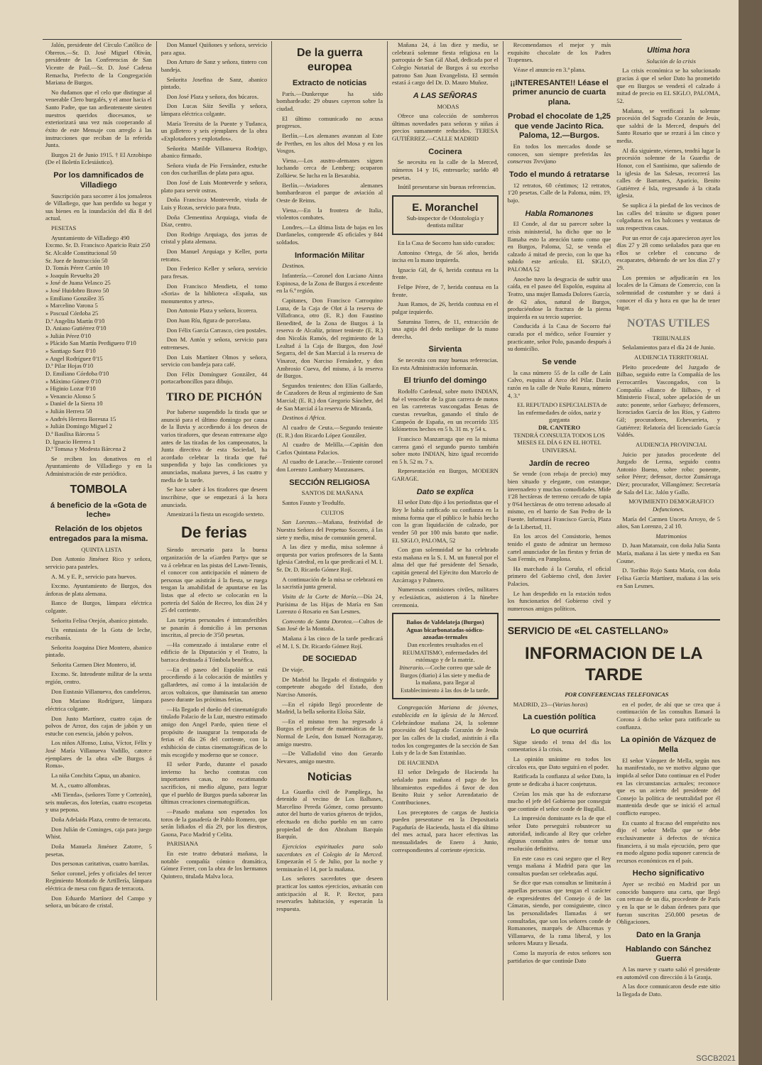Jalón, presidente del Círculo Católico de Obreros.—Sr. D. José Miguel Oliván, presidente de las Conferencias de San Vicente de Paúl.—Sr. D. José Cadena Remacha, Prefecto de la Congregación Mariana de Burgos.
No dudamos que el celo que distingue al venerable Clero burgalés, y el amor hacia el Santo Padre, que tan ardientemente sienten nuestros queridos diocesanos, se exteriorizará una vez más cooperando al éxito de este Mensaje con arreglo á las instrucciones que reciban de la referida Junta.
Burgos 21 de Junio 1915. † El Arzobispo (De el Boletín Eclesiástico).
Por los damnificados de Villadiego
Suscripción para socorrer á los jornaleros de Villadiego, que han perdido su hogar y sus bienes en la inundación del día 8 del actual.
PESETAS
Ayuntamiento de Villadiego 490
Excmo. Sr. D. Francisco Aparicio Ruiz 250
Sr. Alcalde Constitucional 50
Sr. Juez de Instrucción 50
D. Tomás Pérez Cartón 10
» Joaquín Revuelta 20
» José de Juana Velasco 25
» José Huidobro Bravo 50
» Emiliano González 35
» Marcelino Varona 5
» Pascual Córdoba 25
D.ª Angelita Martín 0'10
D. Aniano Gutiérrez 0'10
» Julián Pérez 0'10
» Plácido San Martín Perdiguero 0'10
» Santiago Saez 0'10
» Angel Rodríguez 0'15
D.ª Pilar Hojas 0'10
D. Emiliano Córdoba 0'10
» Máximo Gómez 0'10
» Higinio Lozar 0'10
» Venancio Alonso 5
» Daniel de la Sierra 10
» Julián Herrera 50
» Andrés Herrera Boresna 15
» Julián Domingo Miguel 2
D.ª Basilisa Bárcena 5
D. Ignacio Herrera 1
D.ª Tomasa y Modesta Bárcena 2
Se reciben los donativos en el Ayuntamiento de Villadiego y en la Administración de este periódico.
TOMBOLA
á beneficio de la «Gota de leche»
Relación de los objetos entregados para la misma.
QUINTA LISTA
Don Antonio Jiménez Rico y señora, servicio para pasteles.
A. M. y E. P., servicio para huevos.
Excmo. Ayuntamiento de Burgos, dos ánforas de plata alemana.
Banco de Burgos, lámpara eléctrica colgante.
Señorita Felisa Orejón, abanico pintado.
Un entusiasta de la Gota de leche, escribanía.
Señorita Joaquina Diez Montero, abanico pintado.
Señorita Carmen Diez Montero, id.
Excmo. Sr. Intendente militar de la sexta región, centro.
Don Eustasio Villanueva, dos candeleros.
Don Mariano Rodríguez, lámpara eléctrica colgante.
Don Justo Martínez, cuatro cajas de polvos de Arroz, dos cajas de jabón y un estuche con esencia, jabón y polvos.
Los niños Alfonso, Luisa, Víctor, Félix y José María Villanueva Vadillo, catorce ejemplares de la obra «De Burgos á Roma».
La niña Conchita Capua, un abanico.
M. A., cuatro alfombras.
«Mi Tienda», (señores Torre y Cortezón), seis muñecas, dos loterías, cuatro escopetas y una pepona.
Doña Adelaida Plaza, centro de terracota.
Don Julián de Cominges, caja para juego Whist.
Doña Manuela Jiménez Zatorre, 5 pesetas.
Dos personas caritativas, cuatro barrilas.
Señor coronel, jefes y oficiales del tercer Regimiento Montado de Artillería, lámpara eléctrica de mesa con figura de terracota.
Don Eduardo Martínez del Campo y señora, un búcaro de cristal.
Don Manuel Quiñones y señora, servicio para agua.
Don Arturo de Sanz y señora, tintero con bandeja.
Señorita Josefina de Sanz, abanico pintado.
Don José Plaza y señora, dos búcaros.
Don Lucas Sáiz Sevilla y señora, lámpara eléctrica colgante.
María Teresita de la Puente y Tudanca, un galletero y seis ejemplares de la obra «Explotadores y explotados».
Señorita Matilde Villanueva Rodrigo, abanico firmado.
Señora viuda de Pío Fernández, estuche con dos cucharillas de plata para agua.
Don José de Luis Monteverde y señora, plato para servir ostras.
Doña Francisca Monteverde, viuda de Luis y Rozas, servicio para fruta.
Doña Clementina Arquiaga, viuda de Díaz, centro.
Don Rodrigo Arquiaga, dos jarras de cristal y plata alemana.
Don Manuel Arquiaga y Keller, porta retratos.
Don Federico Keller y señora, servicio para fresas.
Don Francisco Mendieta, el tomo «Soria» de la biblioteca «España, sus monumentos y artes».
Don Antonio Plaza y señora, licorera.
Don Juan Ríu, figura de porcelana.
Don Félix García Carrasco, cien postales.
Don M. Antón y señora, servicio para entremeses.
Don Luis Martínez Olmos y señora, servicio con bandeja para café.
Don Félix Domínguez González, 44 portacarboncillos para dibujo.
TIRO DE PICHÓN
Por haberse suspendido la tirada que se anunció para el último domingo por causa de la lluvia y accediendo á los deseos de varios tiradores, que desean entrenarse algo antes de las tiradas de los campeonatos, la Junta directiva de esta Sociedad, ha acordado celebrar la tirada que fué suspendida y bajo las condiciones ya anunciadas, mañana jueves, á las cuatro y media de la tarde.
Se hace saber á los tiradores que deseen inscribirse, que se empezará á la hora anunciada.
Amenizará la fiesta un escogido sexteto.
De ferias
Siendo necesario para la buena organización de la «Garden Party» que se va á celebrar en las pistas del Lawn-Tennis, el conocer con anticipación el número de personas que asistirán á la fiesta, se ruega tengan la amabilidad de apuntarse en las listas que al efecto se colocarán en la portería del Salón de Recreo, los días 24 y 25 del corriente.
Las tarjetas personales é intransferibles se pasarán á domicilio á las personas inscritas, al precio de 3'50 pesetas.
—Ha comenzado á instalarse entre el edificio de la Diputación y el Teatro, la barraca destinada á Tómbola benéfica.
—En el paseo del Espolón se está procediendo á la colocación de mástiles y gallardetes, así como á la instalación de arcos voltaicos, que iluminarán tan ameno paseo durante las próximas ferias.
—Ha llegado el dueño del cinematógrafo titulado Palacio de la Luz, nuestro estimado amigo don Angel Pardo, quien tiene el propósito de inaugurar la temporada de ferias el día 26 del corriente, con la exhibición de cintas cinematográficas de lo más escogido y moderno que se conoce.
El señor Pardo, durante el pasado invierno ha hecho contratas con importantes casas, no escatimando sacrificios, ni medio alguno, para lograr que el pueblo de Burgos pueda saborear las últimas creaciones cinematográficas.
—Pasado mañana son esperados los toros de la ganadería de Pablo Romero, que serán lidiados el día 29, por los diestros, Gaona, Paco Madrid y Celita.
PARISIANA
En este teatro debutará mañana, la notable compañía cómico dramática, Gómez Ferrer, con la obra de los hermanos Quintero, titulada Malva loca.
De la guerra europea
Extracto de noticias
París.—Dunkerque ha sido bombardeado: 29 obuses cayeron sobre la ciudad.
El último comunicado no acusa progresos.
Berlín.—Los alemanes avanzan al Este de Perthes, en los altos del Mosa y en los Vosgos.
Viena.—Los austro-alemanes siguen luchando cerca de Lemberg: ocuparon Zolkiew. Se lucha en la Besarabia.
Berlín.—Aviadores alemanes bombardearon el parque de aviación al Oeste de Reims.
Viena.—En la frontera de Italia, violentos combates.
Londres.—La última lista de bajas en los Dardanelos, comprende 45 oficiales y 844 soldados.
Información Militar
Destinos.
Infantería.—Coronel don Luciano Ainza Espinosa, de la Zona de Burgos á excedente en la 6.ª región.
Capitanes, Don Francisco Carroquino Luna, de la Caja de Olot á la reserva de Villafranca, otro (E. R.) don Faustino Benedited, de la Zona de Burgos á la reserva de Alcañiz, primer teniente (E. R.) don Nicolás Ramós, del regimiento de la Lealtad á la Caja de Burgos, don José Segarra, del de San Marcial á la reserva de Vinaroz, don Narciso Fernández, y don Ambrosio Cueva, del mismo, á la reserva de Burgos.
Segundos tenientes: don Elías Gallardo, de Cazadores de Reus al regimiento de San Marcial; (E. R.) don Gregorio Sánchez, del de San Marcial á la reserva de Miranda.
Destinos á Africa.
Al cuadro de Ceuta.—Segundo teniente (E. R.) don Ricardo López González.
Al cuadro de Melilla.—Capitán don Carlos Quintana Palacios.
Al cuadro de Larache.—Teniente coronel don Lorenzo Lambarry Manzanares.
SECCIÓN RELIGIOSA
SANTOS DE MAÑANA
Santos Fausto y Teodulfo.
CULTOS
San Lorenzo.—Mañana, festividad de Nuestra Señora del Perpetuo Socorro, á las siete y media, misa de comunión general.
A las diez y media, misa solemne á orquesta por varios profesores de la Santa Iglesia Catedral, en la que predicará el M. I. Sr. Dr. D. Ricardo Gómez Rojí.
A continuación de la misa se celebrará en la sacristía junta general.
Visita de la Corte de María.—Día 24, Purísima de las Hijas de María en San Lorenzo ó Rosario en San Lesmes.
Convento de Santa Dorotea.—Cultos de San José de la Montaña.
Mañana á las cinco de la tarde predicará el M. I. S. Dr. Ricardo Gómez Rojí.
DE SOCIEDAD
De viaje.
De Madrid ha llegado el distinguido y competente abogado del Estado, don Narciso Amorós.
—En el rápido llegó procedente de Madrid, la bella señorita Eloísa Sáiz.
—En el mismo tren ha regresado á Burgos el profesor de matemáticas de la Normal de León, don Ismael Norzagaray, amigo nuestro.
—De Valladolid vino don Gerardo Nevares, amigo nuestro.
Noticias
La Guardia civil de Pampliega, ha detenido al vecino de Los Balbases, Marcelino Pereda Gómez, como presunto autor del hurto de varios géneros de tejidos, efectuado en dicho pueblo en un carro propiedad de don Abraham Barquín Barquín.
Ejercicios espirituales para solo sacerdotes en el Colegio de la Merced. Empezarán el 5 de Julio, por la noche y terminarán el 14, por la mañana.
Los señores sacerdotes que deseen practicar los santos ejercicios, avisarán con anticipación al R. P. Rector, para reservarles habitación, y esperarán la respuesta.
Mañana 24, á las diez y media, se celebrará solemne fiesta religiosa en la parroquia de San Gil Abad, dedicada por el Colegio Notarial de Burgos á su excelso patrono San Juan Evangelista. El sermón estará á cargo del Dr. D. Mauro Muñoz.
A LAS SEÑORAS
MODAS
Ofrece una colección de sombreros últimas novedades para señoras y niñas á precios sumamente reducidos. TERESA GUTIÉRREZ.—CALLE MADRID
Cocinera
Se necesita en la calle de la Merced, números 14 y 16, entresuelo; sueldo 40 pesetas.
Inútil presentarse sin buenas referencias.
E. Moranchel
Sub-inspector de Odontología y dentista militar
En la Casa de Socorro han sido curados:
Antonino Ortega, de 56 años, herida incisa en la mano izquierda.
Ignacio Gil, de 6, herida contusa en la frente.
Felipe Pérez, de 7, herida contusa en la frente.
Juan Ramos, de 26, herida contusa en el pulgar izquierdo.
Saturnina Torres, de 11, extracción de una aguja del dedo meñique de la mano derecha.
Sirvienta
Se necesita con muy buenas referencias. En esta Administración informarán.
El triunfo del domingo
Rodolfo Cardenal, sobre moto INDIAN, fué el vencedor de la gran carrera de motos en las carreteras vascongadas llenas de cuestas revueltas, ganando el título de Campeón de España, en un recorrido 335 kilómetros hechos en 5 h. 31 m. y 54 s.
Francisco Manzarraga que en la misma carrera ganó el segundo puesto también sobre moto INDIAN, hizo igual recorrido en 5 h. 52 m. 7 s.
Representación en Burgos, MODERN GARAGE.
Dato se explica
El señor Dato dijo á los periodistas que el Rey le había ratificado su confianza en la misma forma que el público le había hecho con la gran liquidación de calzado, por vender 50 por 100 más barato que nadie. EL SIGLO, PALOMA, 52
Con gran solemnidad se ha celebrado esta mañana en la S. I. M. un funeral por el alma del que fué presidente del Senado, capitán general del Ejército don Marcelo de Azcárraga y Palmero.
Numerosas comisiones civiles, militares y eclesiásticas, asistieron á la fúnebre ceremonia.
Baños de Valdelateja (Burgos)
Aguas bicarbonatadas-sódico-azoadas-termales
Dan excelentes resultados en el REUMATISMO, enfermedades del estómago y de la matriz.
Itinerario.—Coche correo que sale de Burgos (diario) á las siete y media de la mañana, para llegar al Establecimiento á las dos de la tarde.
Congregación Mariana de jóvenes, establecida en la iglesia de la Merced. Celebrándose mañana 24, la solemne procesión del Sagrado Corazón de Jesús por las calles de la ciudad, asistirán á ella todos los congregantes de la sección de San Luis y de la de San Estanislao.
DE HACIENDA
El señor Delegado de Hacienda ha señalado para mañana el pago de los libramientos expedidos á favor de don Benito Ruiz y señor Arrendatario de Contribuciones.
Los preceptores de cargas de Justicia pueden presentarse en la Depositaria Pagaduría de Hacienda, hasta el día último del mes actual, para hacer efectivas las mensualidades de Enero á Junio, correspondientes al corriente ejercicio.
Recomendamos el mejor y más exquisito chocolate de los Padres Trapenses.
Véase el anuncio en 3.ª plana.
¡¡INTERESANTE!! Léase el primer anuncio de cuarta plana.
Probad el chocolate de 1,25 que vende Jacinto Rica. Paloma, 12.—Burgos.
En todos los mercados donde se conocen, son siempre preferidas las conservas Trevijano
Todo el mundo á retratarse
12 retratos, 60 céntimos; 12 retratos, 1'20 pesetas. Calle de la Paloma, núm. 19, bajo.
Habla Romanones
El Conde, al dar su parecer sobre la crisis ministerial, ha dicho que no le llamaba esto la atención tanto como que en Burgos, Paloma, 52, se venda el calzado á mitad de precio, con lo que ha subido este artículo. EL SIGLO, PALOMA 52
Anoche tuvo la desgracia de sufrir una caída, en el paseo del Espolón, esquina al Teatro, una mujer llamada Dolores García, de 62 años, natural de Burgos, produciéndose la fractura de la pierna izquierda en su tercio superior.
Conducida á la Casa de Socorro fué curada por el médico, señor Fournier y practicante, señor Polo, pasando después á su domicilio.
Se vende
la casa número 55 de la calle de Laín Calvo, esquina al Arco del Pilar. Darán razón en la calle de Nuño Rasura, número 4, 3.º
EL REPUTADO ESPECIALISTA de las enfermedades de oídos, nariz y garganta
DR. CANTERO
TENDRÁ CONSULTA TODOS LOS MESES EL DÍA 6 EN EL HOTEL UNIVERSAL
Jardín de recreo
Se vende (con rebaja de precio) muy bien situado y elegante, con estanque, invernadero y muchas comodidades. Mide 1'28 hectáreas de terreno cercado de tapia y 0'64 hectáreas de otro terreno adosado al mismo, en el barrio de San Pedro de la Fuente. Informará Francisco García, Plaza de la Libertad, 11.
En los arcos del Consistorio, hemos tenido el gusto de admirar un hermoso cartel anunciador de las fiestas y ferias de San Fermín, en Pamplona.
Ha marchado á la Coruña, el oficial primero del Gobierno civil, don Javier Palacios.
Le han despedido en la estación todos los funcionarios del Gobierno civil y numerosos amigos políticos.
Ultima hora
Solución de la crisis
La crisis económica se ha solucionado gracias á que el señor Dato ha prometido que en Burgos se venderá el calzado á mitad de precio en EL SIGLO, PALOMA, 52.
Mañana, se verificará la solemne procesión del Sagrado Corazón de Jesús, que saldrá de la Merced, después del Santo Rosario que se rezará á las cinco y media.
Al día siguiente, viernes, tendrá lugar la procesión solemne de la Guardia de Honor, con el Santísimo, que saliendo de la iglesia de las Salesas, recorrerá las calles de Barrantes, Aparicio, Benito Gutiérrez é Isla, regresando á la citada iglesia.
Se suplica á la piedad de los vecinos de las calles del tránsito se dignen poner colgaduras en los balcones y ventanas de sus respectivas casas.
Por un error de caja aparecieron ayer los días 27 y 28 como señalados para que en ellos se celebre el concurso de escaparates, debiendo de ser los días 27 y 29.
Los premios se adjudicarán en los locales de la Cámara de Comercio, con la solemnidad de costumbre y se dará á conocer el día y hora en que ha de tener lugar.
NOTAS UTILES
TRIBUNALES
Señalamientos para el día 24 de Junio.
AUDIENCIA TERRITORIAL
Pleito procedente del Juzgado de Bilbao, seguido entre la Compañía de los Ferrocarriles Vascongados, con la Compañía «Banco de Bilbao», y el Ministerio Fiscal, sobre apelación de un auto: ponente, señor Garbayo; defensores, licenciados García de los Ríos, y Gaitero Gil; procuradores, Echevarrieta, y Gutiérrez: Relatoría del licenciado García Valdés.
AUDIENCIA PROVINCIAL
Juicio por jurados procedente del Juzgado de Lerma, seguido contra Antonio Bueno, sobre robo: ponente, señor Pérez; defensor, doctor Zumárraga Díez; procurador, Villangómez: Secretaría de Sala del Lic. Jalón y Gallo.
MOVIMIENTO DEMOGRAFICO
Defunciones.
María del Carmen Unceta Arroyo, de 5 años, San Lorenzo, 2 al 10.
Matrimonios
D. Juan Matarnaiz, con doña Julia Santa María, mañana á las siete y media en San Cosme.
D. Toribio Rojo Santa María, con doña Felisa García Martínez, mañana á las seis en San Lesmes.
SERVICIO DE «EL CASTELLANO»
INFORMACION DE LA TARDE
POR CONFERENCIAS TELEFONICAS
MADRID, 23—(Varias horas)
La cuestión política
Lo que ocurrirá
Sigue siendo el tema del día los comentarios á la crisis.
La opinión unánime en todos los círculos era, que Dato seguirá en el poder.
Ratificada la confianza al señor Dato, la gente se dedicaba á hacer conjeturas.
Creían los más que ha de esforzarse mucho el jefe del Gobierno por conseguir que continúe el señor conde de Bugallal.
La impresión dominante es la de que el señor Dato perseguirá robustecer su autoridad, indicando al Rey que celebre algunas consultas antes de tomar una resolución definitiva.
En este caso es casi seguro que el Rey venga mañana á Madrid para que las consultas puedan ser celebradas aquí.
Se dice que esas consultas se limitarán á aquellas personas que tengan el carácter de expresidentes del Consejo ó de las Cámaras, siendo, por consiguiente, cinco las personalidades llamadas á ser consultadas, que son los señores conde de Romanones, marqués de Alhucemas y Villanueva, de la rama liberal, y los señores Maura y Besada.
Como la mayoría de estos señores son partidarios de que continúe Dato
en el poder, de ahí que se crea que á continuación de las consultas llamará la Corona á dicho señor para ratificarle su confianza.
La opinión de Vázquez de Mella
El señor Vázquez de Mella, según nos ha manifestado, no ve motivo alguno que impida al señor Dato continuar en el Poder en las circunstancias actuales; reconoce que es un acierto del presidente del Consejo la política de neutralidad por él mantenida desde que se inició el actual conflicto europeo.
En cuanto al fracaso del empréstito nos dijo el señor Mella que se debe exclusivamente á defectos de técnica financiera, á su mala ejecución, pero que en modo alguno podía suponer carencia de recursos económicos en el país.
Hecho significativo
Ayer se recibió en Madrid por un conocido banquero una carta, que llegó con retraso de un día, procedente de París y en la que se le daban órdenes para que fueran suscritas 250.000 pesetas de Obligaciones.
Dato en la Granja
Hablando con Sánchez Guerra
A las nueve y cuarto salió el presidente en automóvil con dirección á la Granja.
A las doce comunicaron desde este sitio la llegada de Dato.
SGCB2021